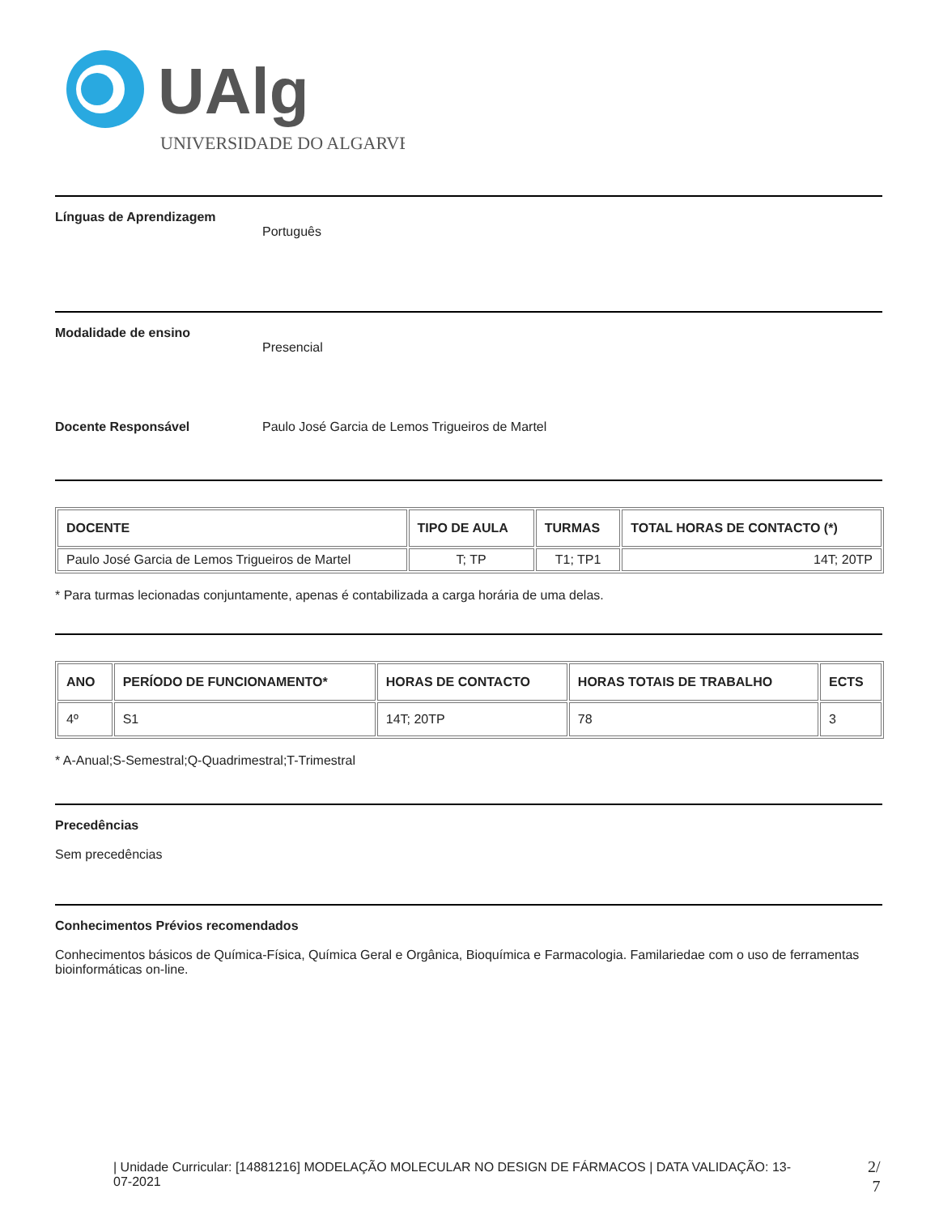UAlg
UNIVERSIDADE DO ALGARVE
Línguas de Aprendizagem
Português
Modalidade de ensino
Presencial
Docente Responsável Paulo José Garcia de Lemos Trigueiros de Martel
| DOCENTE | TIPO DE AULA | TURMAS | TOTAL HORAS DE CONTACTO (*) |
| --- | --- | --- | --- |
| Paulo José Garcia de Lemos Trigueiros de Martel | T; TP | T1; TP1 | 14T; 20TP |
* Para turmas lecionadas conjuntamente, apenas é contabilizada a carga horária de uma delas.
| ANO | PERÍODO DE FUNCIONAMENTO* | HORAS DE CONTACTO | HORAS TOTAIS DE TRABALHO | ECTS |
| --- | --- | --- | --- | --- |
| 4º | S1 | 14T; 20TP | 78 | 3 |
* A-Anual;S-Semestral;Q-Quadrimestral;T-Trimestral
Precedências
Sem precedências
Conhecimentos Prévios recomendados
Conhecimentos básicos de Química-Física, Química Geral e Orgânica, Bioquímica e Farmacologia. Familariedae com o uso de ferramentas bioinformáticas on-line.
| Unidade Curricular: [14881216] MODELAÇÃO MOLECULAR NO DESIGN DE FÁRMACOS | DATA VALIDAÇÃO: 13-07-2021
2/
7